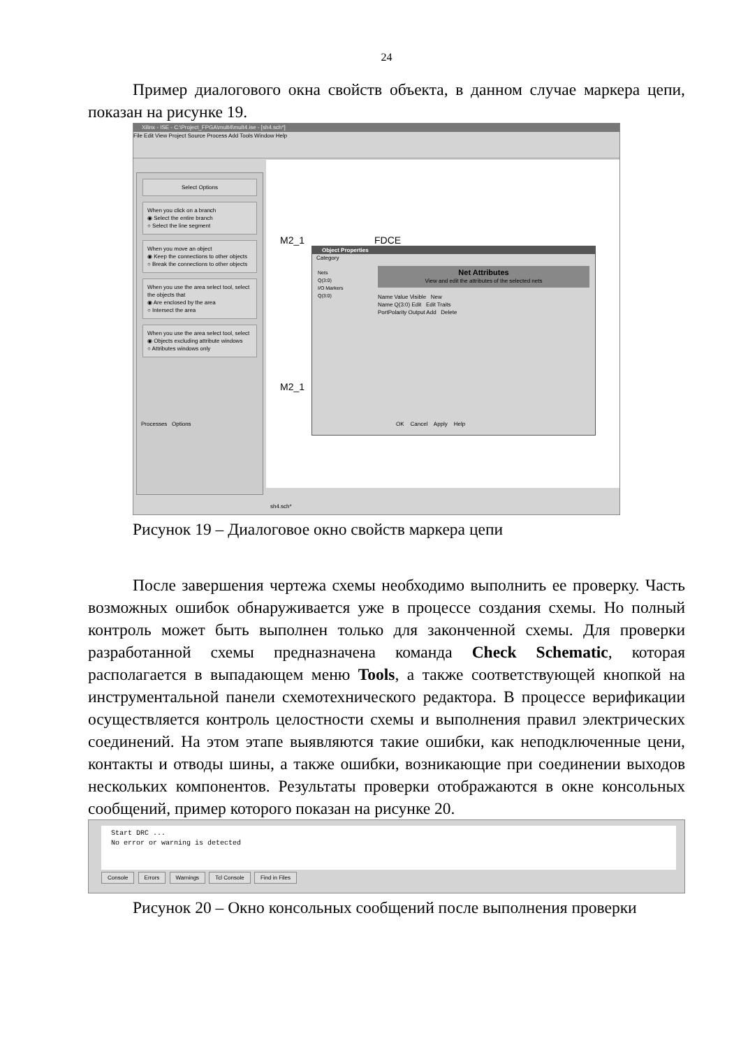24
Пример диалогового окна свойств объекта, в данном случае маркера цепи, показан на рисунке 19.
Xilinx - ISE - C:\Project_FPGA\mult4\mult4.ise - [sh4.sch*]
File Edit View Project Source Process Add Tools Window Help
Select Options
When you click on a branch
◉ Select the entire branch
○ Select the line segment
When you move an object
◉ Keep the connections to other objects
○ Break the connections to other objects
When you use the area select tool, select the objects that
◉ Are enclosed by the area
○ Intersect the area
When you use the area select tool, select
◉ Objects excluding attribute windows
○ Attributes windows only
Processes Options
M2_1 FDCE
M2_1
Object Properties
Category
Nets
Q(3:0)
I/O Markers
Q(3:0)
Net Attributes
View and edit the attributes of the selected nets
Name Value Visible New
Name Q(3:0) Edit Edit Traits
PortPolarity Output Add Delete
OK Cancel Apply Help
sh4.sch*
Рисунок 19 – Диалоговое окно свойств маркера цепи
После завершения чертежа схемы необходимо выполнить ее проверку. Часть возможных ошибок обнаруживается уже в процессе создания схемы. Но полный контроль может быть выполнен только для законченной схемы. Для проверки разработанной схемы предназначена команда Check Schematic, которая располагается в выпадающем меню Tools, а также соответствующей кнопкой на инструментальной панели схемотехнического редактора. В процессе верификации осуществляется контроль целостности схемы и выполнения правил электрических соединений. На этом этапе выявляются такие ошибки, как неподключенные цени, контакты и отводы шины, а также ошибки, возникающие при соединении выходов нескольких компонентов. Результаты проверки отображаются в окне консольных сообщений, пример которого показан на рисунке 20.
Start DRC ...
No error or warning is detected
Console Errors Warnings Tcl Console Find in Files
Рисунок 20 – Окно консольных сообщений после выполнения проверки